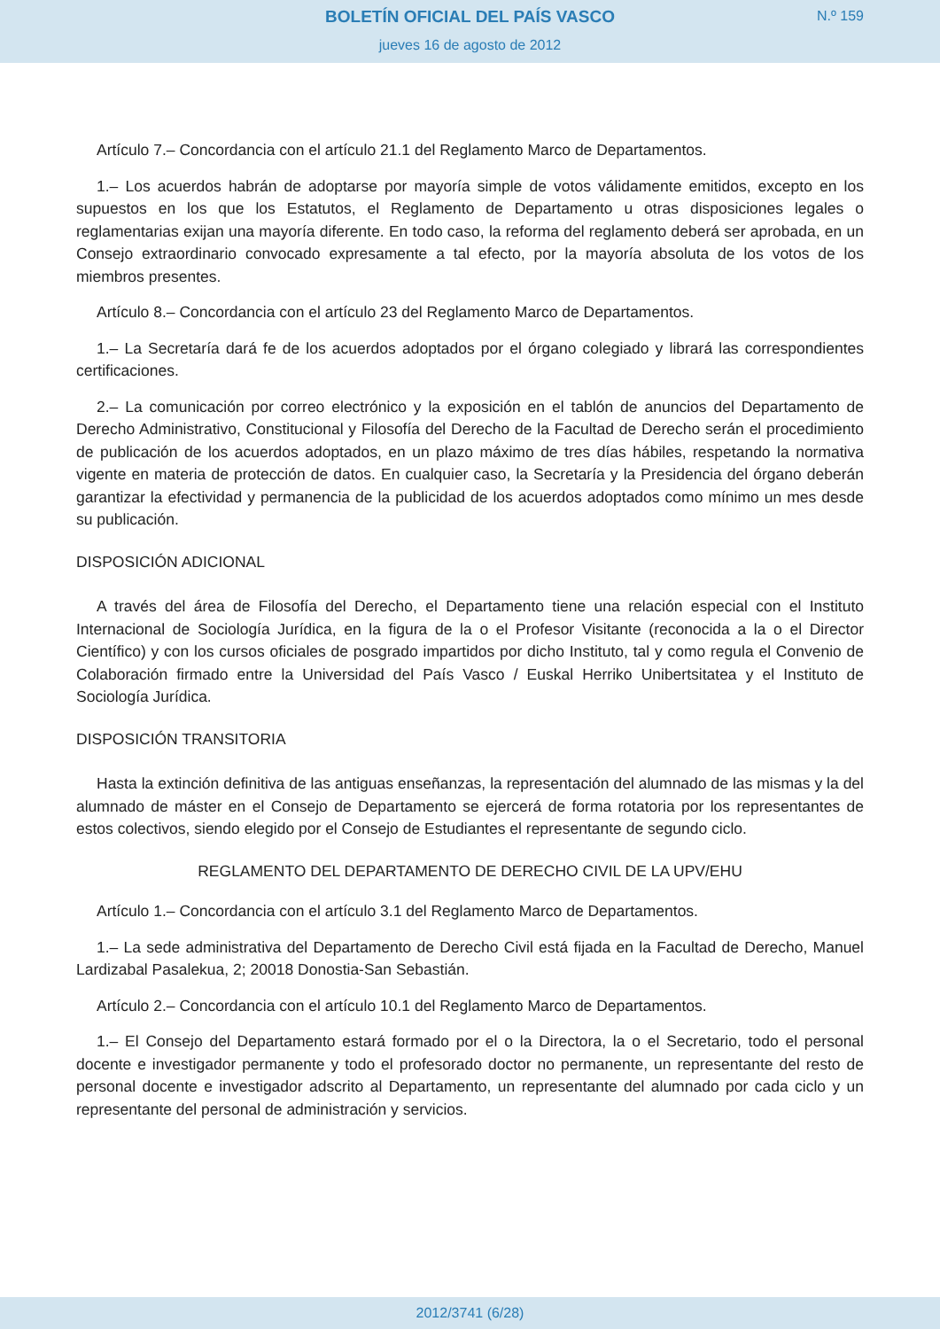BOLETÍN OFICIAL DEL PAÍS VASCO
jueves 16 de agosto de 2012
N.º 159
Artículo 7.– Concordancia con el artículo 21.1 del Reglamento Marco de Departamentos.
1.– Los acuerdos habrán de adoptarse por mayoría simple de votos válidamente emitidos, excepto en los supuestos en los que los Estatutos, el Reglamento de Departamento u otras disposiciones legales o reglamentarias exijan una mayoría diferente. En todo caso, la reforma del reglamento deberá ser aprobada, en un Consejo extraordinario convocado expresamente a tal efecto, por la mayoría absoluta de los votos de los miembros presentes.
Artículo 8.– Concordancia con el artículo 23 del Reglamento Marco de Departamentos.
1.– La Secretaría dará fe de los acuerdos adoptados por el órgano colegiado y librará las correspondientes certificaciones.
2.– La comunicación por correo electrónico y la exposición en el tablón de anuncios del Departamento de Derecho Administrativo, Constitucional y Filosofía del Derecho de la Facultad de Derecho serán el procedimiento de publicación de los acuerdos adoptados, en un plazo máximo de tres días hábiles, respetando la normativa vigente en materia de protección de datos. En cualquier caso, la Secretaría y la Presidencia del órgano deberán garantizar la efectividad y permanencia de la publicidad de los acuerdos adoptados como mínimo un mes desde su publicación.
DISPOSICIÓN ADICIONAL
A través del área de Filosofía del Derecho, el Departamento tiene una relación especial con el Instituto Internacional de Sociología Jurídica, en la figura de la o el Profesor Visitante (reconocida a la o el Director Científico) y con los cursos oficiales de posgrado impartidos por dicho Instituto, tal y como regula el Convenio de Colaboración firmado entre la Universidad del País Vasco / Euskal Herriko Unibertsitatea y el Instituto de Sociología Jurídica.
DISPOSICIÓN TRANSITORIA
Hasta la extinción definitiva de las antiguas enseñanzas, la representación del alumnado de las mismas y la del alumnado de máster en el Consejo de Departamento se ejercerá de forma rotatoria por los representantes de estos colectivos, siendo elegido por el Consejo de Estudiantes el representante de segundo ciclo.
REGLAMENTO DEL DEPARTAMENTO DE DERECHO CIVIL DE LA UPV/EHU
Artículo 1.– Concordancia con el artículo 3.1 del Reglamento Marco de Departamentos.
1.– La sede administrativa del Departamento de Derecho Civil está fijada en la Facultad de Derecho, Manuel Lardizabal Pasalekua, 2; 20018 Donostia-San Sebastián.
Artículo 2.– Concordancia con el artículo 10.1 del Reglamento Marco de Departamentos.
1.– El Consejo del Departamento estará formado por el o la Directora, la o el Secretario, todo el personal docente e investigador permanente y todo el profesorado doctor no permanente, un representante del resto de personal docente e investigador adscrito al Departamento, un representante del alumnado por cada ciclo y un representante del personal de administración y servicios.
2012/3741 (6/28)